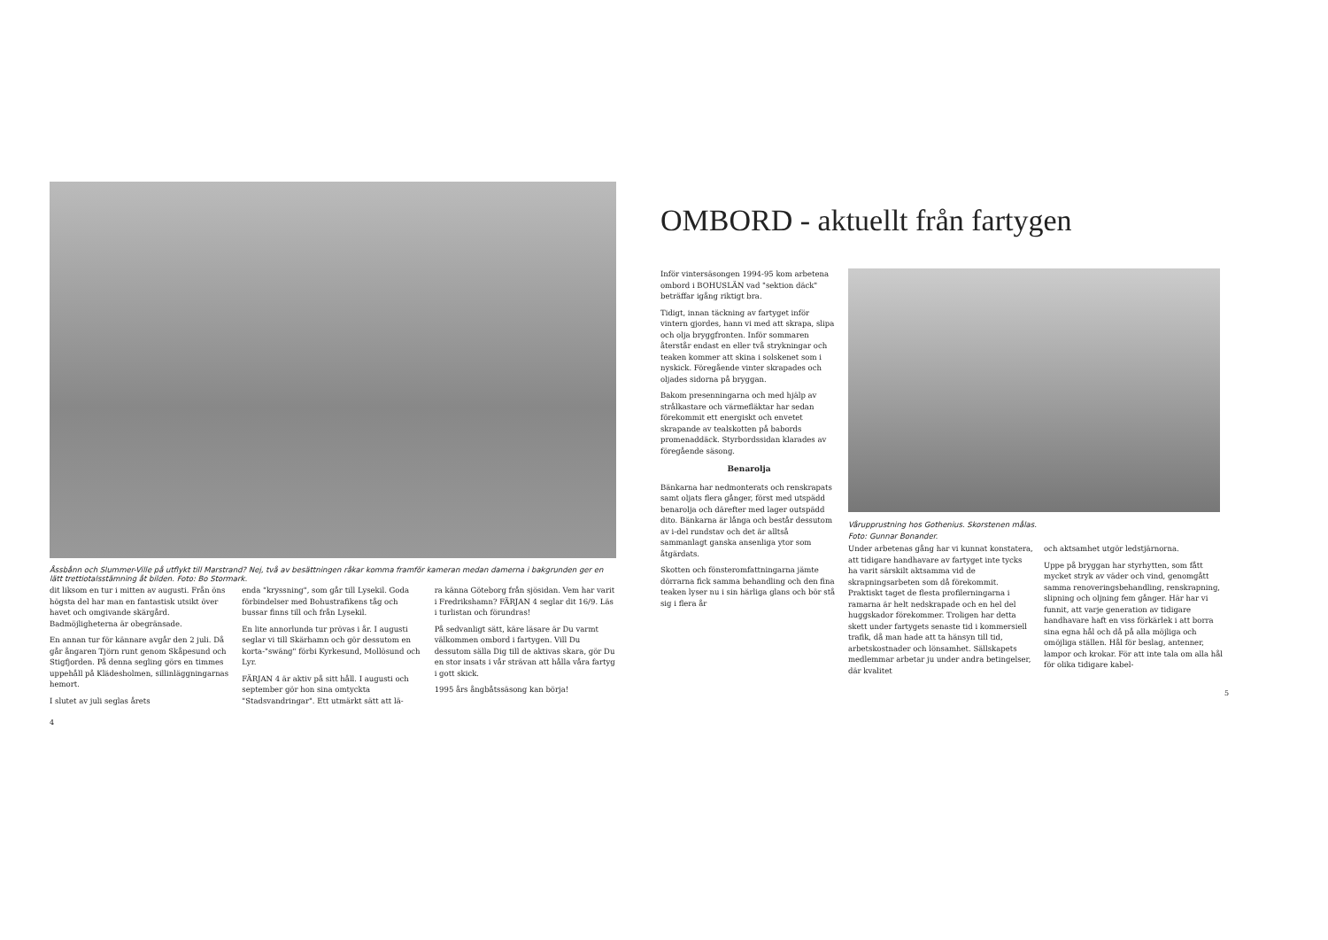Åssbånn och Slummer-Ville på utflykt till Marstrand? Nej, två av besättningen råkar komma framför kameran medan damerna i bakgrunden ger en lätt trettiotalsstämning åt bilden. Foto: Bo Stormark.
dit liksom en tur i mitten av augusti. Från öns högsta del har man en fantastisk utsikt över havet och omgivande skärgård. Badmöjligheterna är obegränsade.
En annan tur för kännare avgår den 2 juli. Då går ångaren Tjörn runt genom Skåpesund och Stigfjorden. På denna segling görs en timmes uppehåll på Klädesholmen, sillinläggningarnas hemort.
I slutet av juli seglas årets
enda "kryssning", som går till Lysekil. Goda förbindelser med Bohustrafikens tåg och bussar finns till och från Lysekil.
En lite annorlunda tur prövas i år. I augusti seglar vi till Skärhamn och gör dessutom en korta-"swäng" förbi Kyrkesund, Mollösund och Lyr.
FÄRJAN 4 är aktiv på sitt håll. I augusti och september gör hon sina omtyckta "Stadsvandringar". Ett utmärkt sätt att lä-
ra känna Göteborg från sjösidan. Vem har varit i Fredrikshamn? FÄRJAN 4 seglar dit 16/9. Läs i turlistan och förundras!
På sedvanligt sätt, käre läsare är Du varmt välkommen ombord i fartygen. Vill Du dessutom sälla Dig till de aktivas skara, gör Du en stor insats i vår strävan att hålla våra fartyg i gott skick.
1995 års ångbåtssäsong kan börja!
4
OMBORD - aktuellt från fartygen
Inför vintersäsongen 1994-95 kom arbetena ombord i BOHUSLÄN vad "sektion däck" beträffar igång riktigt bra.
Tidigt, innan täckning av fartyget inför vintern gjordes, hann vi med att skrapa, slipa och olja bryggfronten. Inför sommaren återstår endast en eller två strykningar och teaken kommer att skina i solskenet som i nyskick. Föregående vinter skrapades och oljades sidorna på bryggan.
Bakom presenningarna och med hjälp av strålkastare och värmefläktar har sedan förekommit ett energiskt och envetet skrapande av tealskotten på babords promenaddäck. Styrbordssidan klarades av föregående säsong.
Benarolja
Bänkarna har nedmonterats och renskrapats samt oljats flera gånger, först med utspädd benarolja och därefter med lager outspädd dito. Bänkarna är långa och består dessutom av i-del rundstav och det är alltså sammanlagt ganska ansenliga ytor som åtgärdats.
Skotten och fönsteromfattningarna jämte dörrarna fick samma behandling och den fina teaken lyser nu i sin härliga glans och bör stå sig i flera år
Vårupprustning hos Gothenius. Skorstenen målas.
Foto: Gunnar Bonander.
Under arbetenas gång har vi kunnat konstatera, att tidigare handhavare av fartyget inte tycks ha varit särskilt aktsamma vid de skrapningsarbeten som då förekommit. Praktiskt taget de flesta profilerningarna i ramarna är helt nedskrapade och en hel del huggskador förekommer. Troligen har detta skett under fartygets senaste tid i kommersiell trafik, då man hade att ta hänsyn till tid, arbetskostnader och lönsamhet. Sällskapets medlemmar arbetar ju under andra betingelser, där kvalitet
och aktsamhet utgör ledstjärnorna.
Uppe på bryggan har styrhytten, som fått mycket stryk av väder och vind, genomgått samma renoveringsbehandling, renskrapning, slipning och oljning fem gånger. Här har vi funnit, att varje generation av tidigare handhavare haft en viss förkärlek i att borra sina egna hål och då på alla möjliga och omöjliga ställen. Hål för beslag, antenner, lampor och krokar. För att inte tala om alla hål för olika tidigare kabel-
5